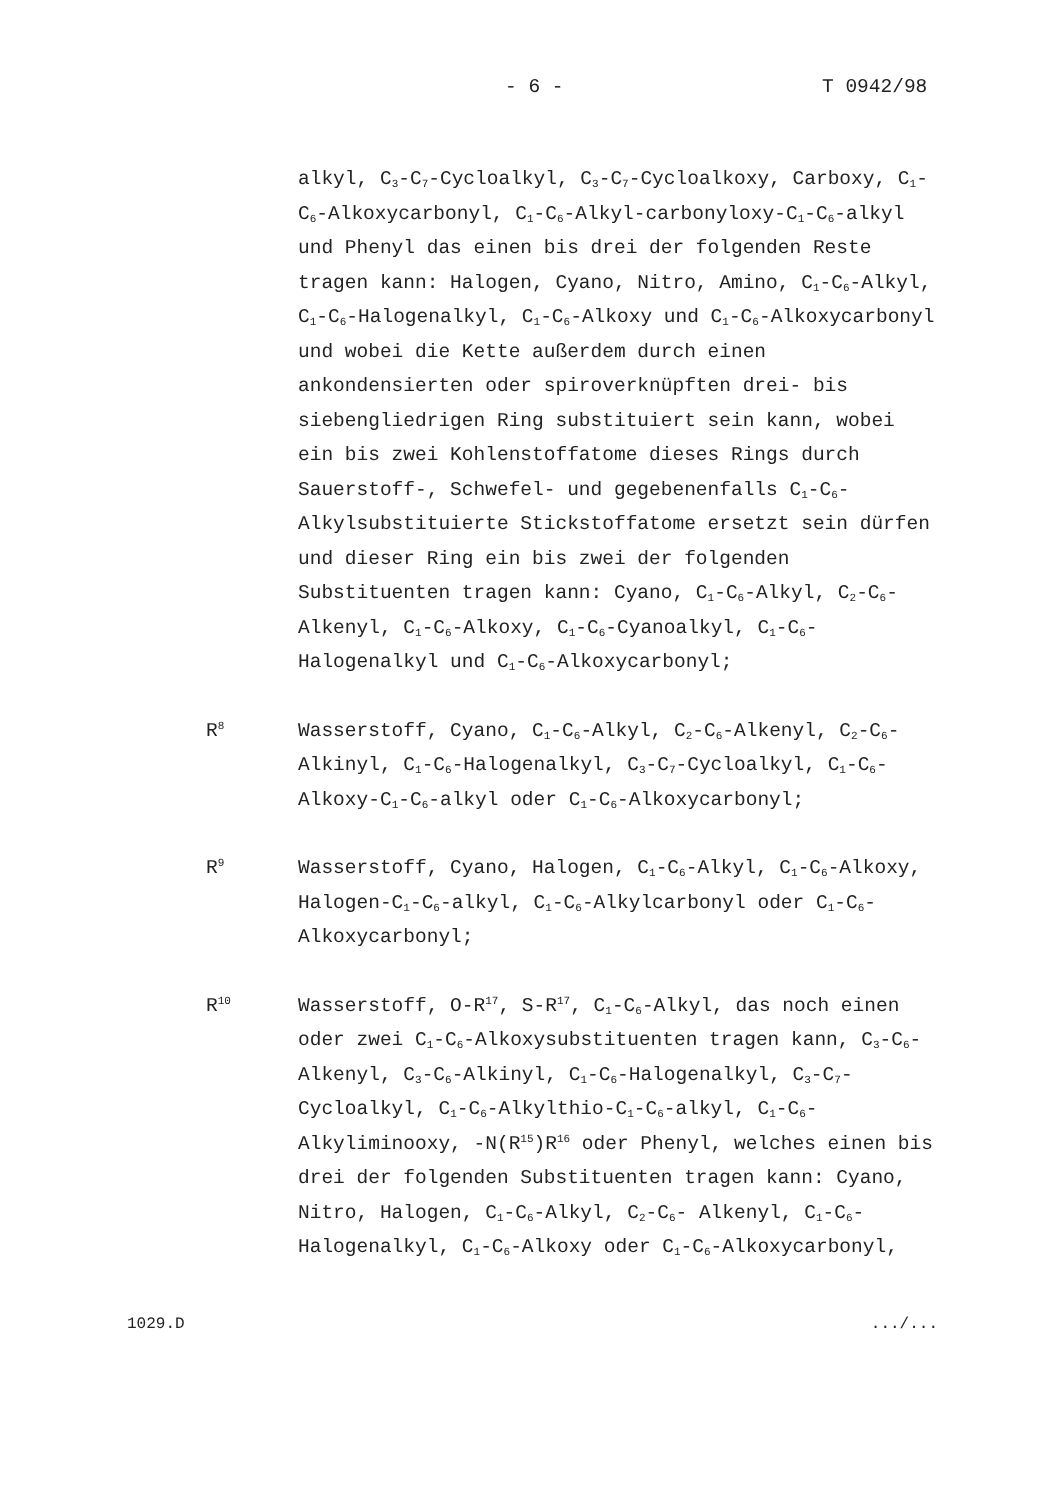- 6 - T 0942/98
alkyl, C<sub>3</sub>-C<sub>7</sub>-Cycloalkyl, C<sub>3</sub>-C<sub>7</sub>-Cycloalkoxy, Carboxy, C<sub>1</sub>-C<sub>6</sub>-Alkoxycarbonyl, C<sub>1</sub>-C<sub>6</sub>-Alkyl-carbonyloxy-C<sub>1</sub>-C<sub>6</sub>-alkyl und Phenyl das einen bis drei der folgenden Reste tragen kann: Halogen, Cyano, Nitro, Amino, C<sub>1</sub>-C<sub>6</sub>-Alkyl, C<sub>1</sub>-C<sub>6</sub>-Halogenalkyl, C<sub>1</sub>-C<sub>6</sub>-Alkoxy und C<sub>1</sub>-C<sub>6</sub>-Alkoxycarbonyl und wobei die Kette außerdem durch einen ankondensierten oder spiroverknüpften drei- bis siebengliedrigen Ring substituiert sein kann, wobei ein bis zwei Kohlenstoffatome dieses Rings durch Sauerstoff-, Schwefel- und gegebenenfalls C<sub>1</sub>-C<sub>6</sub>-Alkylsubstituierte Stickstoffatome ersetzt sein dürfen und dieser Ring ein bis zwei der folgenden Substituenten tragen kann: Cyano, C<sub>1</sub>-C<sub>6</sub>-Alkyl, C<sub>2</sub>-C<sub>6</sub>-Alkenyl, C<sub>1</sub>-C<sub>6</sub>-Alkoxy, C<sub>1</sub>-C<sub>6</sub>-Cyanoalkyl, C<sub>1</sub>-C<sub>6</sub>-Halogenalkyl und C<sub>1</sub>-C<sub>6</sub>-Alkoxycarbonyl;
R<sup>8</sup>
Wasserstoff, Cyano, C<sub>1</sub>-C<sub>6</sub>-Alkyl, C<sub>2</sub>-C<sub>6</sub>-Alkenyl, C<sub>2</sub>-C<sub>6</sub>-Alkinyl, C<sub>1</sub>-C<sub>6</sub>-Halogenalkyl, C<sub>3</sub>-C<sub>7</sub>-Cycloalkyl, C<sub>1</sub>-C<sub>6</sub>-Alkoxy-C<sub>1</sub>-C<sub>6</sub>-alkyl oder C<sub>1</sub>-C<sub>6</sub>-Alkoxycarbonyl;
R<sup>9</sup>
Wasserstoff, Cyano, Halogen, C<sub>1</sub>-C<sub>6</sub>-Alkyl, C<sub>1</sub>-C<sub>6</sub>-Alkoxy, Halogen-C<sub>1</sub>-C<sub>6</sub>-alkyl, C<sub>1</sub>-C<sub>6</sub>-Alkylcarbonyl oder C<sub>1</sub>-C<sub>6</sub>-Alkoxycarbonyl;
R<sup>10</sup>
Wasserstoff, O-R<sup>17</sup>, S-R<sup>17</sup>, C<sub>1</sub>-C<sub>6</sub>-Alkyl, das noch einen oder zwei C<sub>1</sub>-C<sub>6</sub>-Alkoxysubstituenten tragen kann, C<sub>3</sub>-C<sub>6</sub>-Alkenyl, C<sub>3</sub>-C<sub>6</sub>-Alkinyl, C<sub>1</sub>-C<sub>6</sub>-Halogenalkyl, C<sub>3</sub>-C<sub>7</sub>-Cycloalkyl, C<sub>1</sub>-C<sub>6</sub>-Alkylthio-C<sub>1</sub>-C<sub>6</sub>-alkyl, C<sub>1</sub>-C<sub>6</sub>-Alkyliminooxy, -N(R<sup>15</sup>)R<sup>16</sup> oder Phenyl, welches einen bis drei der folgenden Substituenten tragen kann: Cyano, Nitro, Halogen, C<sub>1</sub>-C<sub>6</sub>-Alkyl, C<sub>2</sub>-C<sub>6</sub>- Alkenyl, C<sub>1</sub>-C<sub>6</sub>-Halogenalkyl, C<sub>1</sub>-C<sub>6</sub>-Alkoxy oder C<sub>1</sub>-C<sub>6</sub>-Alkoxycarbonyl,
1029.D.../...